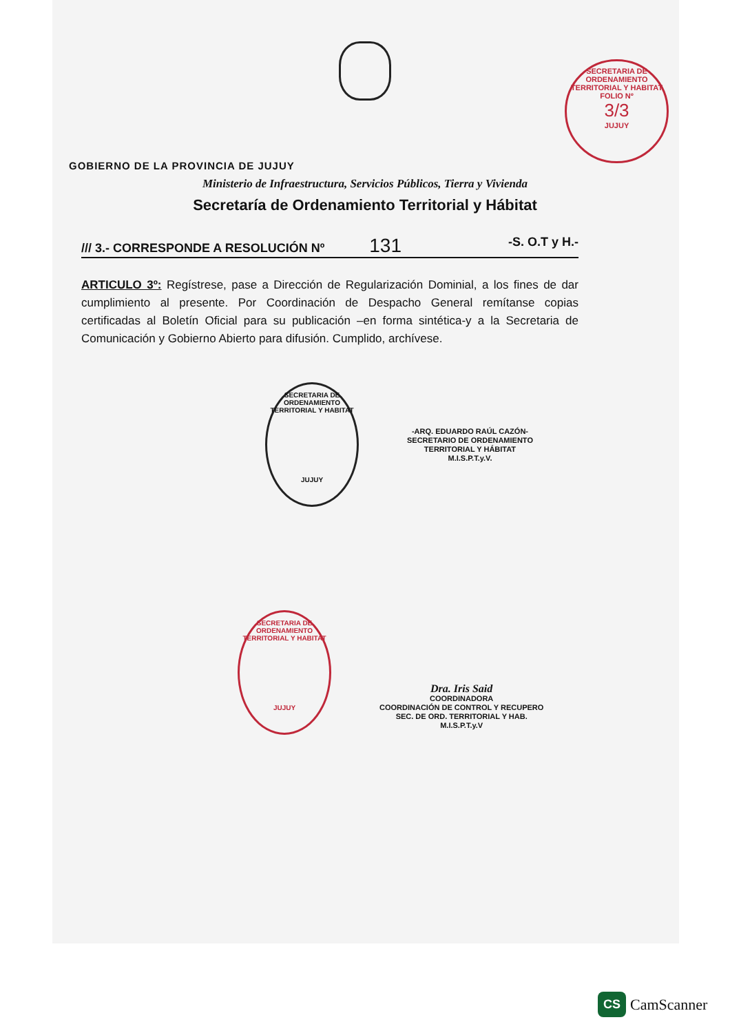SECRETARIA DE ORDENAMIENTO TERRITORIAL Y HABITAT
FOLIO Nº
3/3
JUJUY
GOBIERNO DE LA PROVINCIA DE JUJUY
Ministerio de Infraestructura, Servicios Públicos, Tierra y Vivienda
Secretaría de Ordenamiento Territorial y Hábitat
/// 3.- CORRESPONDE A RESOLUCIÓN Nº 131 -S. O.T y H.-
ARTICULO 3º: Regístrese, pase a Dirección de Regularización Dominial, a los fines de dar cumplimiento al presente. Por Coordinación de Despacho General remítanse copias certificadas al Boletín Oficial para su publicación –en forma sintética-y a la Secretaria de Comunicación y Gobierno Abierto para difusión. Cumplido, archívese.
SECRETARIA DE ORDENAMIENTO TERRITORIAL Y HABITAT
JUJUY
-ARQ. EDUARDO RAÚL CAZÓN-
SECRETARIO DE ORDENAMIENTO
TERRITORIAL Y HÁBITAT
M.I.S.P.T.y.V.
SECRETARIA DE ORDENAMIENTO TERRITORIAL Y HABITAT
JUJUY
Dra. Iris Said
COORDINADORA
COORDINACIÓN DE CONTROL Y RECUPERO
SEC. DE ORD. TERRITORIAL Y HAB.
M.I.S.P.T.y.V
CS CamScanner